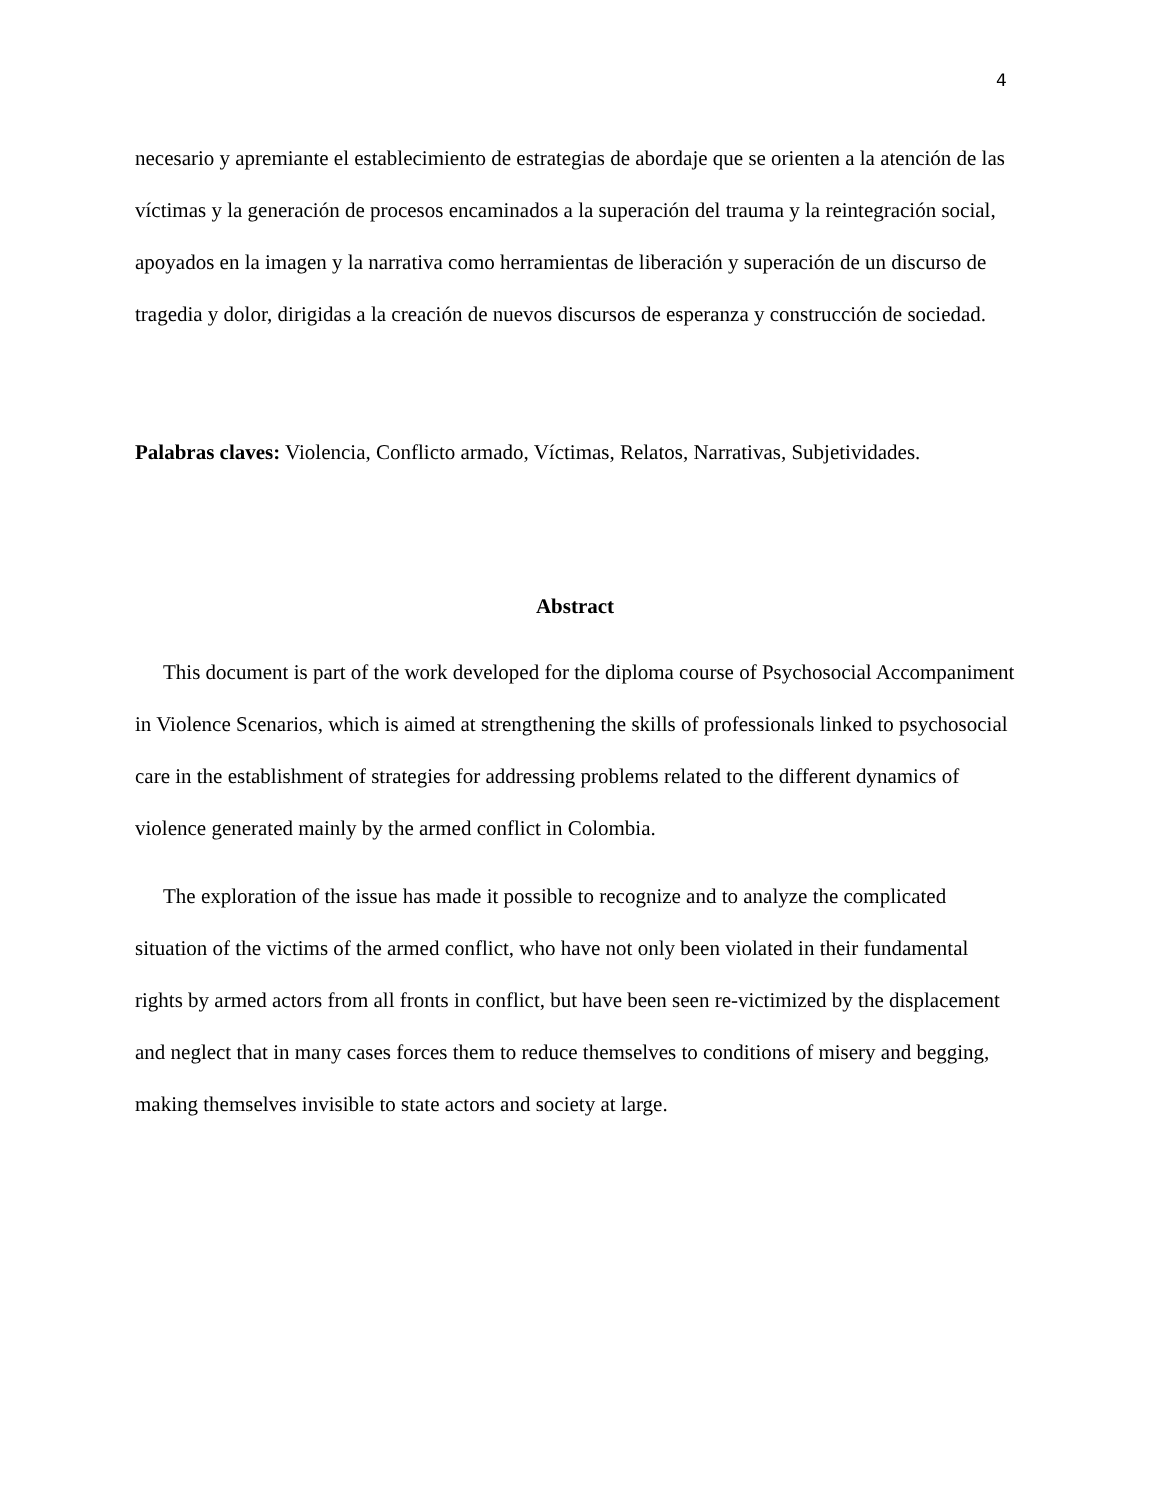4
necesario y apremiante el establecimiento de estrategias de abordaje que se orienten a la atención de las víctimas y la generación de procesos encaminados a la superación del trauma y la reintegración social, apoyados en la imagen y la narrativa como herramientas de liberación y superación de un discurso de tragedia y dolor, dirigidas a la creación de nuevos discursos de esperanza y construcción de sociedad.
Palabras claves: Violencia, Conflicto armado, Víctimas, Relatos, Narrativas, Subjetividades.
Abstract
This document is part of the work developed for the diploma course of Psychosocial Accompaniment in Violence Scenarios, which is aimed at strengthening the skills of professionals linked to psychosocial care in the establishment of strategies for addressing problems related to the different dynamics of violence generated mainly by the armed conflict in Colombia.
The exploration of the issue has made it possible to recognize and to analyze the complicated situation of the victims of the armed conflict, who have not only been violated in their fundamental rights by armed actors from all fronts in conflict, but have been seen re-victimized by the displacement and neglect that in many cases forces them to reduce themselves to conditions of misery and begging, making themselves invisible to state actors and society at large.